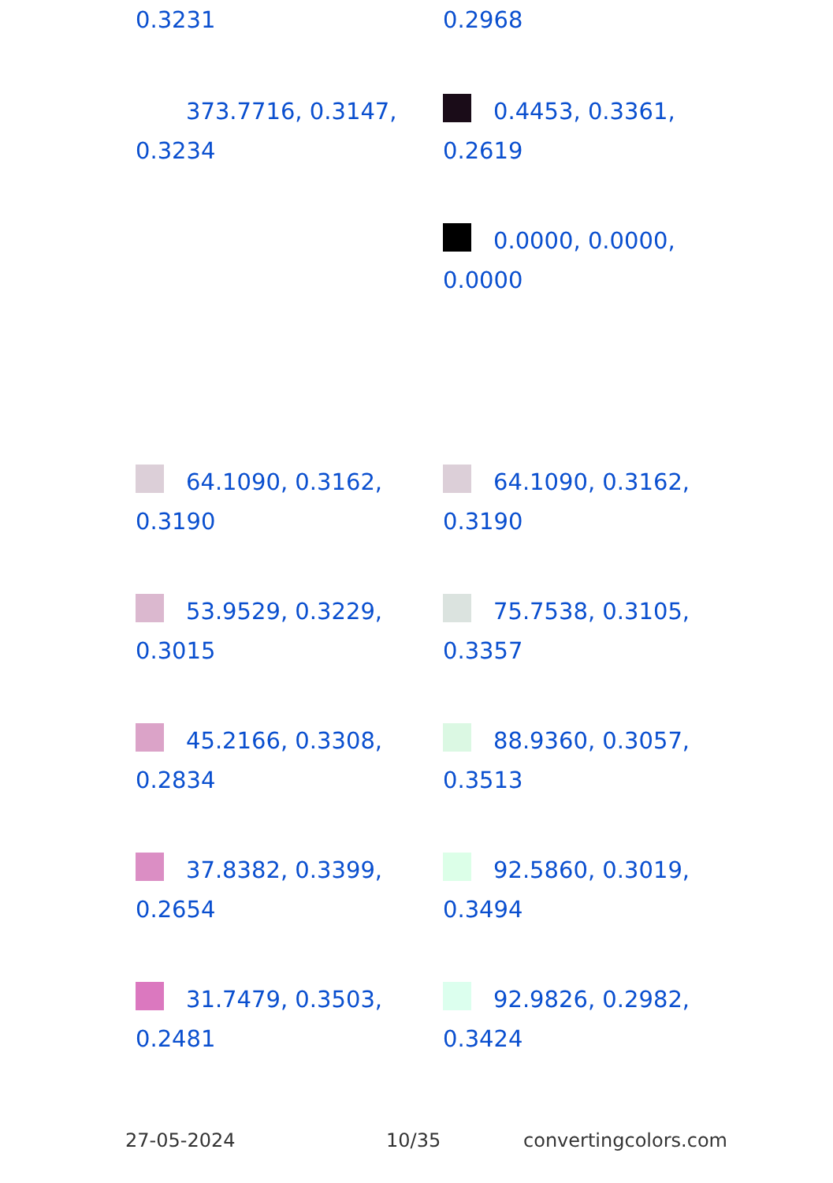0.3231 0.2968
373.7716, 0.3147, 0.3234
0.4453, 0.3361, 0.2619
0.0000, 0.0000, 0.0000
64.1090, 0.3162, 0.3190
64.1090, 0.3162, 0.3190
53.9529, 0.3229, 0.3015
75.7538, 0.3105, 0.3357
45.2166, 0.3308, 0.2834
88.9360, 0.3057, 0.3513
37.8382, 0.3399, 0.2654
92.5860, 0.3019, 0.3494
31.7479, 0.3503, 0.2481
92.9826, 0.2982, 0.3424
27-05-2024 10/35 convertingcolors.com